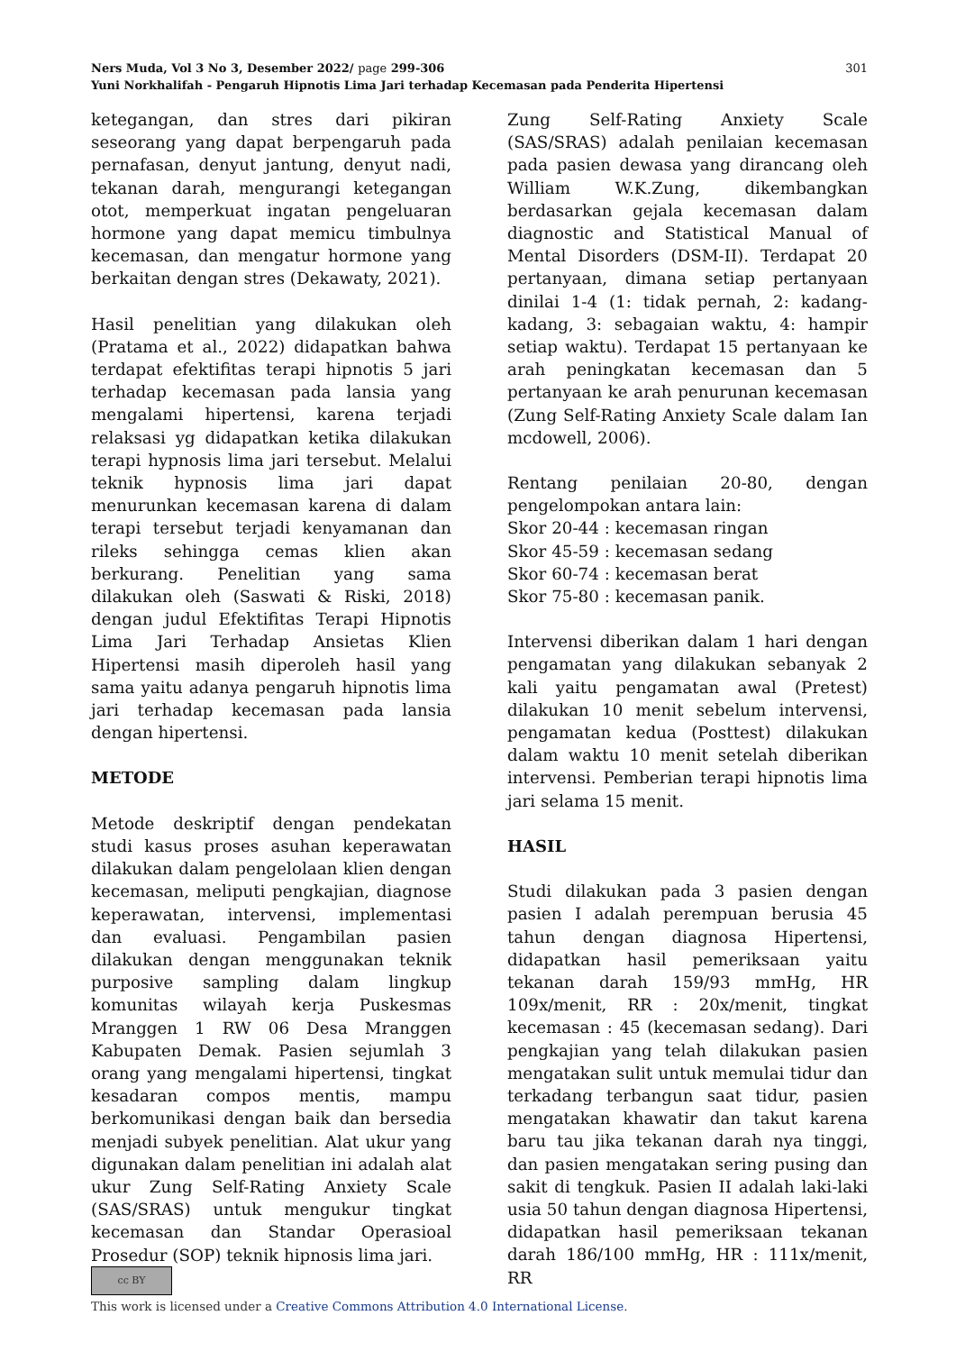301 Ners Muda, Vol 3 No 3, Desember 2022/ page 299-306
Yuni Norkhalifah - Pengaruh Hipnotis Lima Jari terhadap Kecemasan pada Penderita Hipertensi
ketegangan, dan stres dari pikiran seseorang yang dapat berpengaruh pada pernafasan, denyut jantung, denyut nadi, tekanan darah, mengurangi ketegangan otot, memperkuat ingatan pengeluaran hormone yang dapat memicu timbulnya kecemasan, dan mengatur hormone yang berkaitan dengan stres (Dekawaty, 2021).
Hasil penelitian yang dilakukan oleh (Pratama et al., 2022) didapatkan bahwa terdapat efektifitas terapi hipnotis 5 jari terhadap kecemasan pada lansia yang mengalami hipertensi, karena terjadi relaksasi yg didapatkan ketika dilakukan terapi hypnosis lima jari tersebut. Melalui teknik hypnosis lima jari dapat menurunkan kecemasan karena di dalam terapi tersebut terjadi kenyamanan dan rileks sehingga cemas klien akan berkurang. Penelitian yang sama dilakukan oleh (Saswati & Riski, 2018) dengan judul Efektifitas Terapi Hipnotis Lima Jari Terhadap Ansietas Klien Hipertensi masih diperoleh hasil yang sama yaitu adanya pengaruh hipnotis lima jari terhadap kecemasan pada lansia dengan hipertensi.
METODE
Metode deskriptif dengan pendekatan studi kasus proses asuhan keperawatan dilakukan dalam pengelolaan klien dengan kecemasan, meliputi pengkajian, diagnose keperawatan, intervensi, implementasi dan evaluasi. Pengambilan pasien dilakukan dengan menggunakan teknik purposive sampling dalam lingkup komunitas wilayah kerja Puskesmas Mranggen 1 RW 06 Desa Mranggen Kabupaten Demak. Pasien sejumlah 3 orang yang mengalami hipertensi, tingkat kesadaran compos mentis, mampu berkomunikasi dengan baik dan bersedia menjadi subyek penelitian. Alat ukur yang digunakan dalam penelitian ini adalah alat ukur Zung Self-Rating Anxiety Scale (SAS/SRAS) untuk mengukur tingkat kecemasan dan Standar Operasioal Prosedur (SOP) teknik hipnosis lima jari.
Zung Self-Rating Anxiety Scale (SAS/SRAS) adalah penilaian kecemasan pada pasien dewasa yang dirancang oleh William W.K.Zung, dikembangkan berdasarkan gejala kecemasan dalam diagnostic and Statistical Manual of Mental Disorders (DSM-II). Terdapat 20 pertanyaan, dimana setiap pertanyaan dinilai 1-4 (1: tidak pernah, 2: kadang-kadang, 3: sebagaian waktu, 4: hampir setiap waktu). Terdapat 15 pertanyaan ke arah peningkatan kecemasan dan 5 pertanyaan ke arah penurunan kecemasan (Zung Self-Rating Anxiety Scale dalam Ian mcdowell, 2006).
Rentang penilaian 20-80, dengan pengelompokan antara lain:
Skor 20-44 : kecemasan ringan
Skor 45-59 : kecemasan sedang
Skor 60-74 : kecemasan berat
Skor 75-80 : kecemasan panik.
Intervensi diberikan dalam 1 hari dengan pengamatan yang dilakukan sebanyak 2 kali yaitu pengamatan awal (Pretest) dilakukan 10 menit sebelum intervensi, pengamatan kedua (Posttest) dilakukan dalam waktu 10 menit setelah diberikan intervensi. Pemberian terapi hipnotis lima jari selama 15 menit.
HASIL
Studi dilakukan pada 3 pasien dengan pasien I adalah perempuan berusia 45 tahun dengan diagnosa Hipertensi, didapatkan hasil pemeriksaan yaitu tekanan darah 159/93 mmHg, HR 109x/menit, RR : 20x/menit, tingkat kecemasan : 45 (kecemasan sedang). Dari pengkajian yang telah dilakukan pasien mengatakan sulit untuk memulai tidur dan terkadang terbangun saat tidur, pasien mengatakan khawatir dan takut karena baru tau jika tekanan darah nya tinggi, dan pasien mengatakan sering pusing dan sakit di tengkuk. Pasien II adalah laki-laki usia 50 tahun dengan diagnosa Hipertensi, didapatkan hasil pemeriksaan tekanan darah 186/100 mmHg, HR : 111x/menit, RR
cc BY
This work is licensed under a Creative Commons Attribution 4.0 International License.